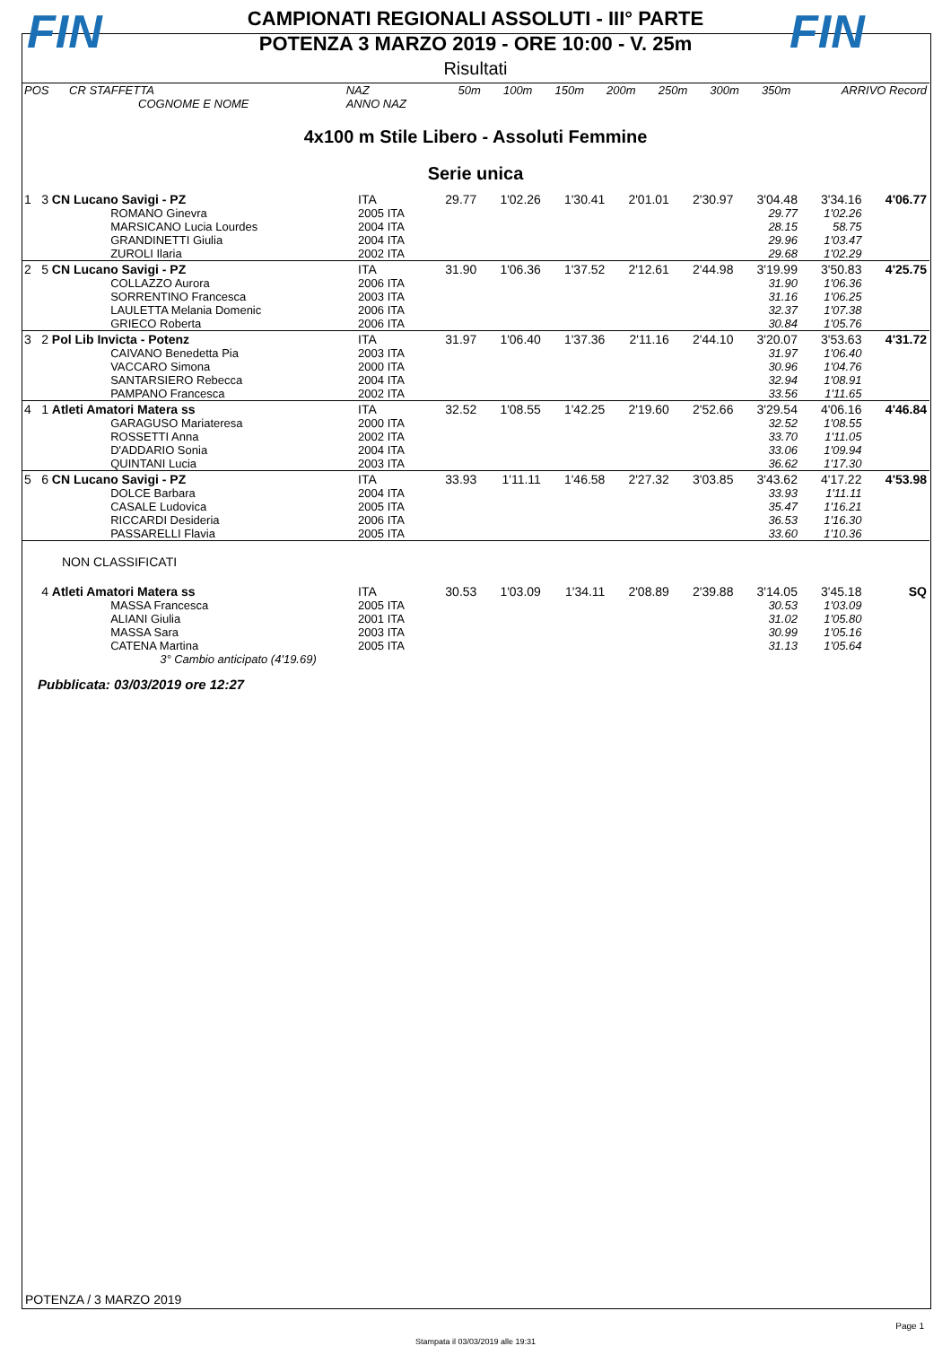FIN
CAMPIONATI REGIONALI ASSOLUTI - III° PARTE
POTENZA 3 MARZO 2019 - ORE 10:00 - V. 25m
FIN
Risultati
| POS | CR STAFFETTA | NAZ | 50m | 100m | 150m | 200m | 250m | 300m | 350m | ARRIVO Record |
| --- | --- | --- | --- | --- | --- | --- | --- | --- | --- | --- |
| | COGNOME E NOME | ANNO NAZ | | | | | | | | |
4x100 m Stile Libero - Assoluti Femmine
Serie unica
| 1 | 3 CN Lucano Savigi - PZ | ITA | 29.77 | 1'02.26 | 1'30.41 | 2'01.01 | 2'30.97 | 3'04.48 | 3'34.16 | 4'06.77 |
| | ROMANO Ginevra | 2005 ITA | | | | | | 29.77 | 1'02.26 | |
| | MARSICANO Lucia Lourdes | 2004 ITA | | | | | | 28.15 | 58.75 | |
| | GRANDINETTI Giulia | 2004 ITA | | | | | | 29.96 | 1'03.47 | |
| | ZUROLI Ilaria | 2002 ITA | | | | | | 29.68 | 1'02.29 | |
| 2 | 5 CN Lucano Savigi - PZ | ITA | 31.90 | 1'06.36 | 1'37.52 | 2'12.61 | 2'44.98 | 3'19.99 | 3'50.83 | 4'25.75 |
| | COLLAZZO Aurora | 2006 ITA | | | | | | 31.90 | 1'06.36 | |
| | SORRENTINO Francesca | 2003 ITA | | | | | | 31.16 | 1'06.25 | |
| | LAULETTA Melania Domenic | 2006 ITA | | | | | | 32.37 | 1'07.38 | |
| | GRIECO Roberta | 2006 ITA | | | | | | 30.84 | 1'05.76 | |
| 3 | 2 Pol Lib Invicta - Potenz | ITA | 31.97 | 1'06.40 | 1'37.36 | 2'11.16 | 2'44.10 | 3'20.07 | 3'53.63 | 4'31.72 |
| | CAIVANO Benedetta Pia | 2003 ITA | | | | | | 31.97 | 1'06.40 | |
| | VACCARO Simona | 2000 ITA | | | | | | 30.96 | 1'04.76 | |
| | SANTARSIERO Rebecca | 2004 ITA | | | | | | 32.94 | 1'08.91 | |
| | PAMPANO Francesca | 2002 ITA | | | | | | 33.56 | 1'11.65 | |
| 4 | 1 Atleti Amatori Matera ss | ITA | 32.52 | 1'08.55 | 1'42.25 | 2'19.60 | 2'52.66 | 3'29.54 | 4'06.16 | 4'46.84 |
| | GARAGUSO Mariateresa | 2000 ITA | | | | | | 32.52 | 1'08.55 | |
| | ROSSETTI Anna | 2002 ITA | | | | | | 33.70 | 1'11.05 | |
| | D'ADDARIO Sonia | 2004 ITA | | | | | | 33.06 | 1'09.94 | |
| | QUINTANI Lucia | 2003 ITA | | | | | | 36.62 | 1'17.30 | |
| 5 | 6 CN Lucano Savigi - PZ | ITA | 33.93 | 1'11.11 | 1'46.58 | 2'27.32 | 3'03.85 | 3'43.62 | 4'17.22 | 4'53.98 |
| | DOLCE Barbara | 2004 ITA | | | | | | 33.93 | 1'11.11 | |
| | CASALE Ludovica | 2005 ITA | | | | | | 35.47 | 1'16.21 | |
| | RICCARDI Desideria | 2006 ITA | | | | | | 36.53 | 1'16.30 | |
| | PASSARELLI Flavia | 2005 ITA | | | | | | 33.60 | 1'10.36 | |
| NON CLASSIFICATI | | | | | | | | | | |
| | 4 Atleti Amatori Matera ss | ITA | 30.53 | 1'03.09 | 1'34.11 | 2'08.89 | 2'39.88 | 3'14.05 | 3'45.18 | SQ |
| | MASSA Francesca | 2005 ITA | | | | | | 30.53 | 1'03.09 | |
| | ALIANI Giulia | 2001 ITA | | | | | | 31.02 | 1'05.80 | |
| | MASSA Sara | 2003 ITA | | | | | | 30.99 | 1'05.16 | |
| | CATENA Martina | 2005 ITA | | | | | | 31.13 | 1'05.64 | |
| | 3° Cambio anticipato (4'19.69) | | | | | | | | | |
Pubblicata: 03/03/2019 ore 12:27
POTENZA / 3 MARZO 2019
Page 1
Stampata il 03/03/2019 alle 19:31